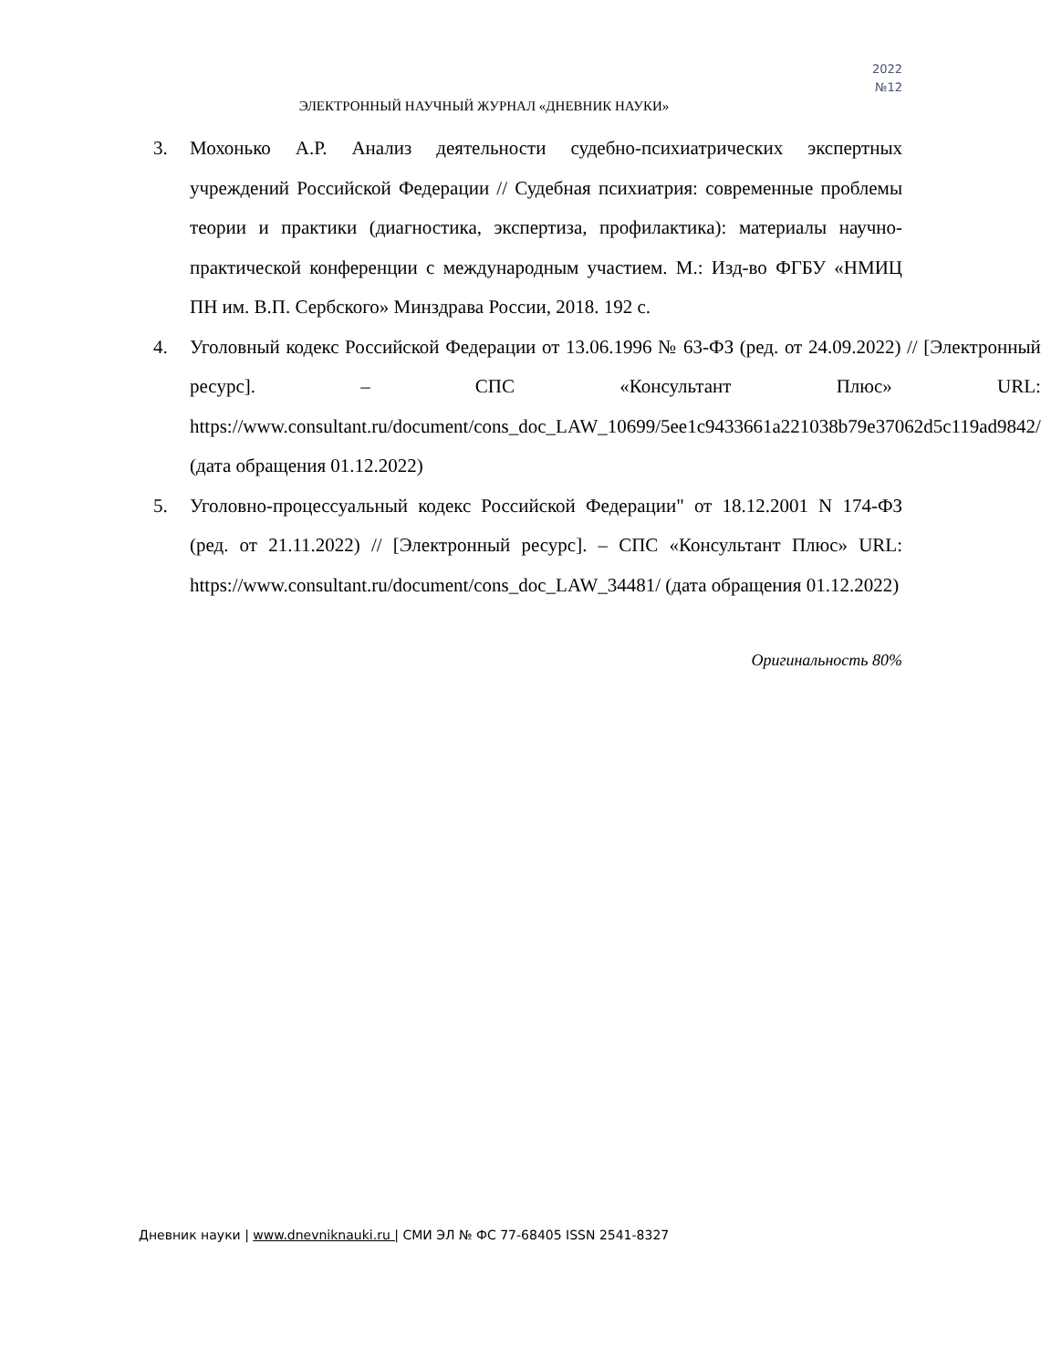2022
№12
ЭЛЕКТРОННЫЙ НАУЧНЫЙ ЖУРНАЛ «ДНЕВНИК НАУКИ»
3. Мохонько А.Р. Анализ деятельности судебно-психиатрических экспертных учреждений Российской Федерации // Судебная психиатрия: современные проблемы теории и практики (диагностика, экспертиза, профилактика): материалы научно-практической конференции с международным участием. М.: Изд-во ФГБУ «НМИЦ ПН им. В.П. Сербского» Минздрава России, 2018. 192 с.
4. Уголовный кодекс Российской Федерации от 13.06.1996 № 63-ФЗ (ред. от 24.09.2022) // [Электронный ресурс]. – СПС «Консультант Плюс» URL: https://www.consultant.ru/document/cons_doc_LAW_10699/5ee1c9433661a221038b79e37062d5c119ad9842/ (дата обращения 01.12.2022)
5. Уголовно-процессуальный кодекс Российской Федерации" от 18.12.2001 N 174-ФЗ (ред. от 21.11.2022) // [Электронный ресурс]. – СПС «Консультант Плюс» URL: https://www.consultant.ru/document/cons_doc_LAW_34481/ (дата обращения 01.12.2022)
Оригинальность 80%
Дневник науки | www.dnevniknauki.ru | СМИ ЭЛ № ФС 77-68405 ISSN 2541-8327